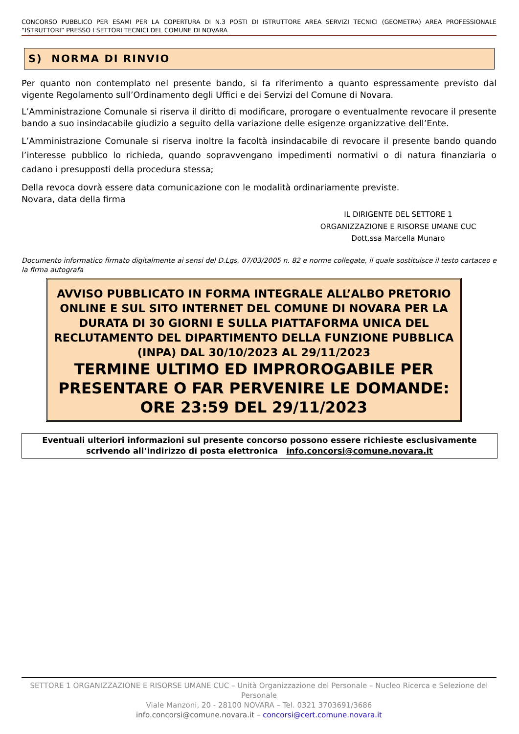CONCORSO PUBBLICO PER ESAMI PER LA COPERTURA DI N.3 POSTI DI ISTRUTTORE AREA SERVIZI TECNICI (GEOMETRA) AREA PROFESSIONALE “ISTRUTTORI” PRESSO I SETTORI TECNICI DEL COMUNE DI NOVARA
S) NORMA DI RINVIO
Per quanto non contemplato nel presente bando, si fa riferimento a quanto espressamente previsto dal vigente Regolamento sull’Ordinamento degli Uffici e dei Servizi del Comune di Novara.
L’Amministrazione Comunale si riserva il diritto di modificare, prorogare o eventualmente revocare il presente bando a suo insindacabile giudizio a seguito della variazione delle esigenze organizzative dell’Ente.
L’Amministrazione Comunale si riserva inoltre la facoltà insindacabile di revocare il presente bando quando l’interesse pubblico lo richieda, quando sopravvengano impedimenti normativi o di natura finanziaria o cadano i presupposti della procedura stessa;
Della revoca dovrà essere data comunicazione con le modalità ordinariamente previste.
Novara, data della firma
IL DIRIGENTE DEL SETTORE 1
ORGANIZZAZIONE E RISORSE UMANE CUC
Dott.ssa Marcella Munaro
Documento informatico firmato digitalmente ai sensi del D.Lgs. 07/03/2005 n. 82 e norme collegate, il quale sostituisce il testo cartaceo e la firma autografa
AVVISO PUBBLICATO IN FORMA INTEGRALE ALL’ALBO PRETORIO ONLINE E SUL SITO INTERNET DEL COMUNE DI NOVARA PER LA DURATA DI 30 GIORNI E SULLA PIATTAFORMA UNICA DEL RECLUTAMENTO DEL DIPARTIMENTO DELLA FUNZIONE PUBBLICA (INPA) DAL 30/10/2023 AL 29/11/2023
TERMINE ULTIMO ED IMPROROGABILE PER PRESENTARE O FAR PERVENIRE LE DOMANDE: ORE 23:59 DEL 29/11/2023
Eventuali ulteriori informazioni sul presente concorso possono essere richieste esclusivamente scrivendo all’indirizzo di posta elettronica info.concorsi@comune.novara.it
SETTORE 1 ORGANIZZAZIONE E RISORSE UMANE CUC – Unità Organizzazione del Personale – Nucleo Ricerca e Selezione del Personale
Viale Manzoni, 20 - 28100 NOVARA – Tel. 0321 3703691/3686
info.concorsi@comune.novara.it – concorsi@cert.comune.novara.it